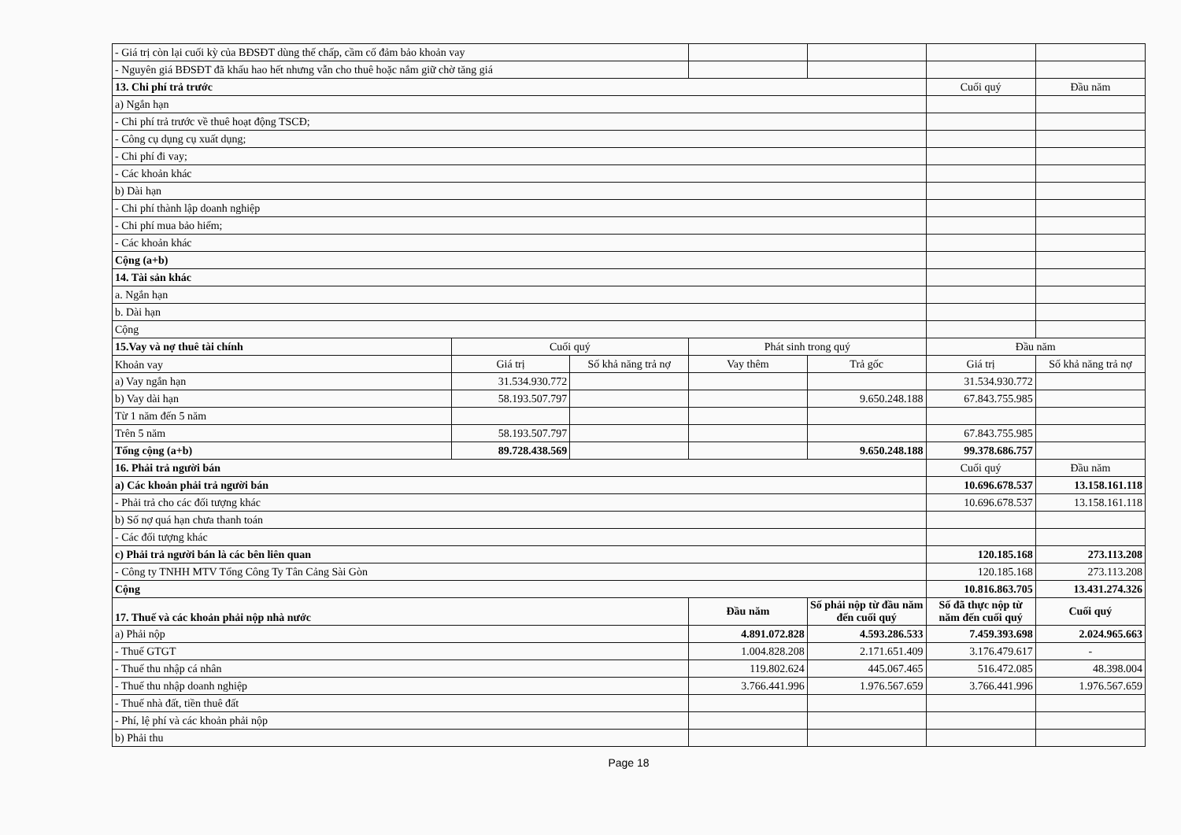| - Giá trị còn lại cuối kỳ của BĐSĐT dùng thế chấp, cầm cố đảm bảo khoản vay | | | | | | |
| - Nguyên giá BĐSĐT đã khấu hao hết nhưng vẫn cho thuê hoặc nắm giữ chờ tăng giá | | | | | | |
| 13. Chi phí trả trước | | | | | Cuối quý | Đầu năm |
| a) Ngắn hạn | | | | | | |
| - Chi phí trả trước về thuê hoạt động TSCĐ; | | | | | | |
| - Công cụ dụng cụ xuất dụng; | | | | | | |
| - Chi phí đi vay; | | | | | | |
| - Các khoản khác | | | | | | |
| b) Dài hạn | | | | | | |
| - Chi phí thành lập doanh nghiệp | | | | | | |
| - Chi phí mua bảo hiểm; | | | | | | |
| - Các khoản khác | | | | | | |
| Cộng (a+b) | | | | | | |
| 14. Tài sản khác | | | | | | |
| a. Ngắn hạn | | | | | | |
| b. Dài hạn | | | | | | |
| Cộng | | | | | | |
| 15.Vay và nợ thuê tài chính | Cuối quý | | Phát sinh trong quý | | Đầu năm | |
| Khoản vay | Giá trị | Số khả năng trả nợ | Vay thêm | Trả gốc | Giá trị | Số khả năng trả nợ |
| a) Vay ngắn hạn | 31.534.930.772 | | | | 31.534.930.772 | |
| b) Vay dài hạn | 58.193.507.797 | | | 9.650.248.188 | 67.843.755.985 | |
| Từ 1 năm đến 5 năm | | | | | | |
| Trên 5 năm | 58.193.507.797 | | | | 67.843.755.985 | |
| Tổng cộng (a+b) | 89.728.438.569 | | | 9.650.248.188 | 99.378.686.757 | |
| 16. Phải trả người bán | | | | | Cuối quý | Đầu năm |
| a) Các khoản phải trả người bán | | | | | 10.696.678.537 | 13.158.161.118 |
| - Phải trả cho các đối tượng khác | | | | | 10.696.678.537 | 13.158.161.118 |
| b) Số nợ quá hạn chưa thanh toán | | | | | | |
| - Các đối tượng khác | | | | | | |
| c) Phải trả người bán là các bên liên quan | | | | | 120.185.168 | 273.113.208 |
| - Công ty TNHH MTV Tổng Công Ty Tân Cảng Sài Gòn | | | | | 120.185.168 | 273.113.208 |
| Cộng | | | | | 10.816.863.705 | 13.431.274.326 |
| 17. Thuế và các khoản phải nộp nhà nước | | | Đầu năm | Số phải nộp từ đầu năm đến cuối quý | Số đã thực nộp từ năm đến cuối quý | Cuối quý |
| a) Phải nộp | | | 4.891.072.828 | 4.593.286.533 | 7.459.393.698 | 2.024.965.663 |
| - Thuế GTGT | | | 1.004.828.208 | 2.171.651.409 | 3.176.479.617 | - |
| - Thuế thu nhập cá nhân | | | 119.802.624 | 445.067.465 | 516.472.085 | 48.398.004 |
| - Thuế thu nhập doanh nghiệp | | | 3.766.441.996 | 1.976.567.659 | 3.766.441.996 | 1.976.567.659 |
| - Thuế nhà đất, tiền thuê đất | | | | | | |
| - Phí, lệ phí và các khoản phải nộp | | | | | | |
| b) Phải thu | | | | | | |
Page 18